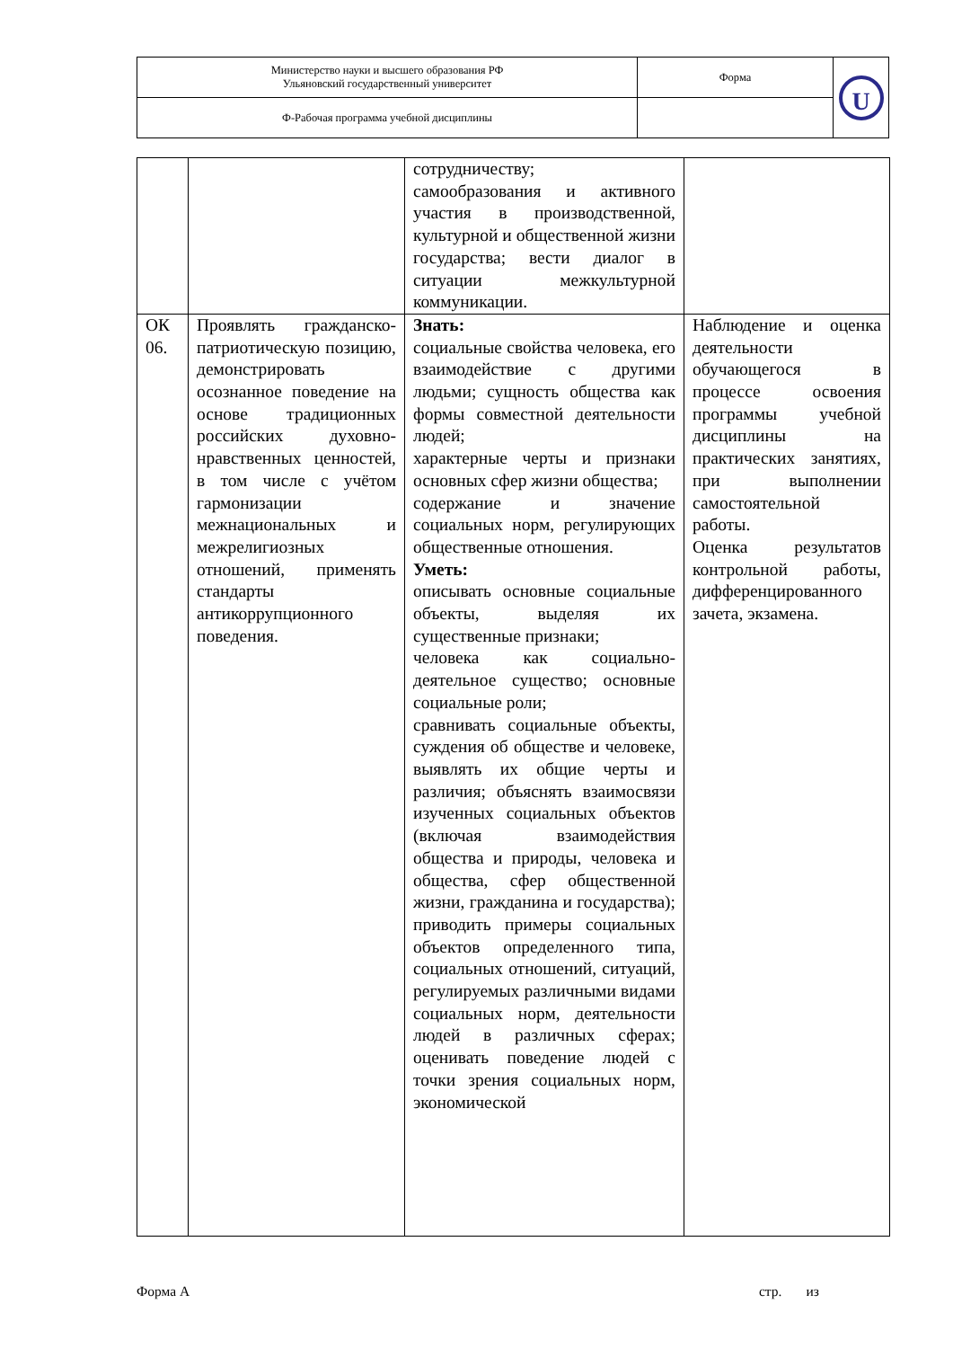| Министерство науки и высшего образования РФ Ульяновский государственный университет | Форма | U |
| Ф-Рабочая программа учебной дисциплины | | |
| | | сотрудничеству; самообразования и активного участия в производственной, культурной и общественной жизни государства; вести диалог в ситуации межкультурной коммуникации. | |
| ОК 06. | Проявлять гражданско-патриотическую позицию, демонстрировать осознанное поведение на основе традиционных российских духовно-нравственных ценностей, в том числе с учётом гармонизации межнациональных и межрелигиозных отношений, применять стандарты антикоррупционного поведения. | Знать: социальные свойства человека, его взаимодействие с другими людьми; сущность общества как формы совместной деятельности людей; характерные черты и признаки основных сфер жизни общества; содержание и значение социальных норм, регулирующих общественные отношения. Уметь: описывать основные социальные объекты, выделяя их существенные признаки; человека как социально-деятельное существо; основные социальные роли; сравнивать социальные объекты, суждения об обществе и человеке, выявлять их общие черты и различия; объяснять взаимосвязи изученных социальных объектов (включая взаимодействия общества и природы, человека и общества, сфер общественной жизни, гражданина и государства); приводить примеры социальных объектов определенного типа, социальных отношений, ситуаций, регулируемых различными видами социальных норм, деятельности людей в различных сферах; оценивать поведение людей с точки зрения социальных норм, экономической | Наблюдение и оценка деятельности обучающегося в процессе освоения программы учебной дисциплины на практических занятиях, при выполнении самостоятельной работы. Оценка результатов контрольной работы, дифференцированного зачета, экзамена. |
Форма А стр. из